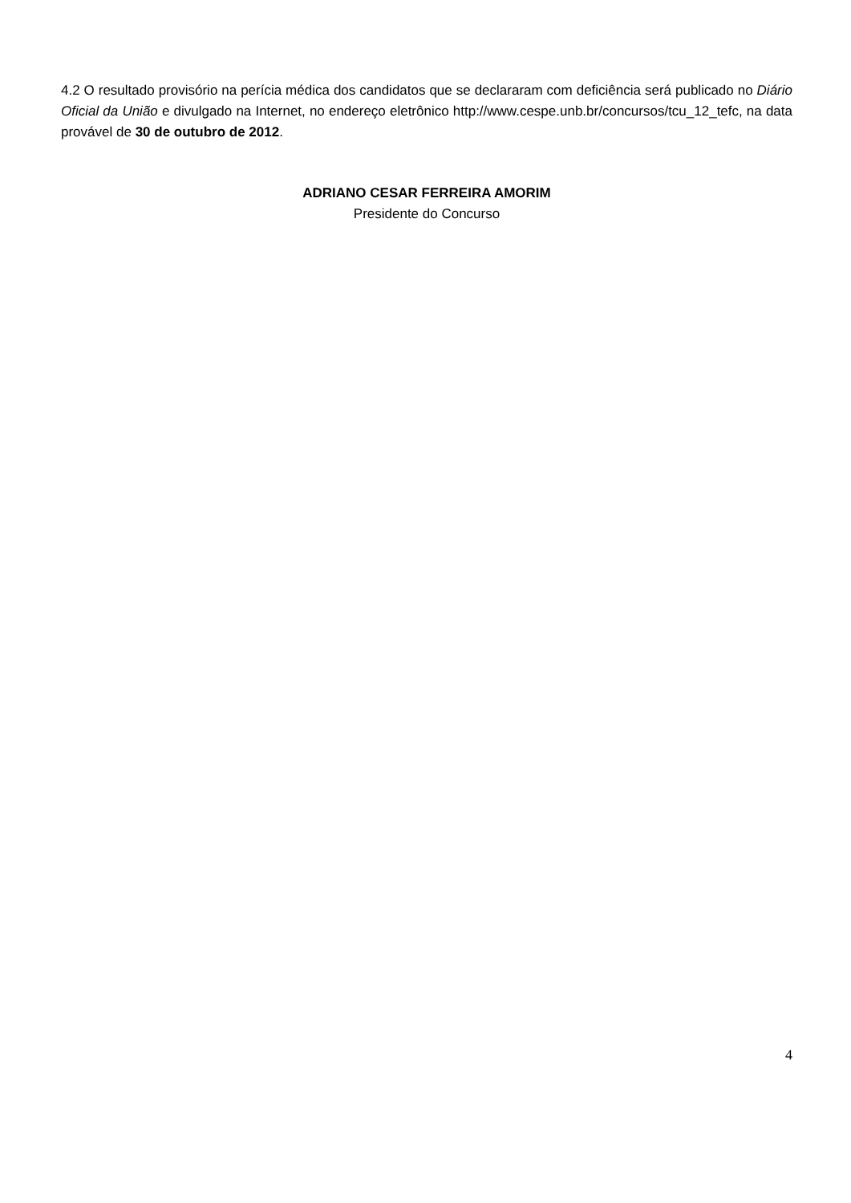4.2 O resultado provisório na perícia médica dos candidatos que se declararam com deficiência será publicado no Diário Oficial da União e divulgado na Internet, no endereço eletrônico http://www.cespe.unb.br/concursos/tcu_12_tefc, na data provável de 30 de outubro de 2012.
ADRIANO CESAR FERREIRA AMORIM
Presidente do Concurso
4